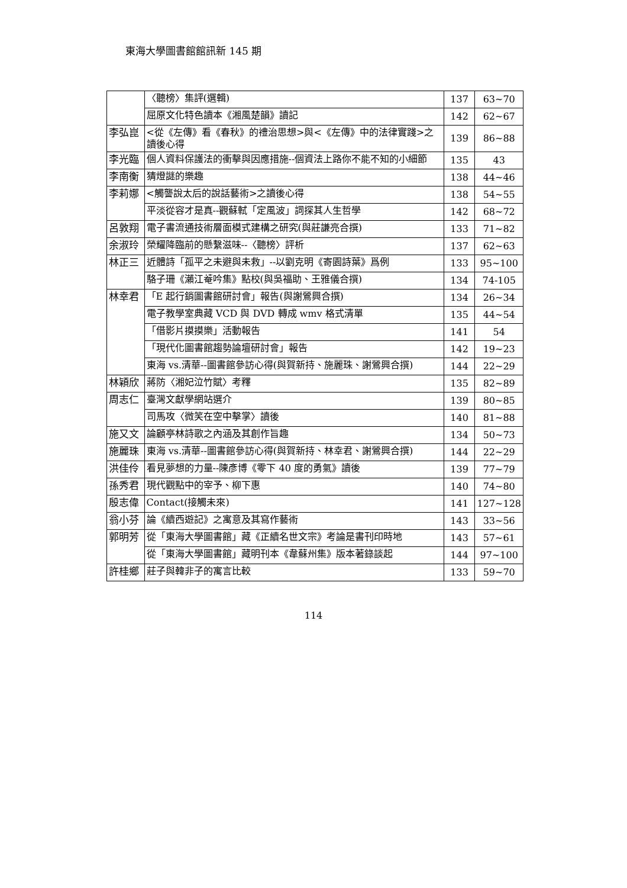東海大學圖書館館訊新 145 期
| | 〈聽榜〉集評(選輯) | 137 | 63~70 |
| | 屈原文化特色讀本《湘風楚韻》讀記 | 142 | 62~67 |
| 李弘崑 | <從《左傳》看《春秋》的禮治思想>與<《左傳》中的法律實踐>之讀後心得 | 139 | 86~88 |
| 李光臨 | 個人資料保護法的衝擊與因應措施--個資法上路你不能不知的小細節 | 135 | 43 |
| 李南衡 | 猜燈謎的樂趣 | 138 | 44~46 |
| 李莉娜 | <觸讋說太后的說話藝術>之讀後心得 | 138 | 54~55 |
| | 平淡從容才是真--觀蘇軾「定風波」詞探其人生哲學 | 142 | 68~72 |
| 呂敦翔 | 電子書流通技術層面模式建構之研究(與莊謙亮合撰) | 133 | 71~82 |
| 余淑玲 | 榮耀降臨前的懸繫滋味--〈聽榜〉評析 | 137 | 62~63 |
| 林正三 | 近體詩「孤平之未避與未救」--以劉克明《寄園詩葉》爲例 | 133 | 95~100 |
| | 駱子珊《瀨江菴吟集》點校(與吳福助、王雅儀合撰) | 134 | 74-105 |
| 林幸君 | 「E 起行銷圖書館研討會」報告(與謝鶯興合撰) | 134 | 26~34 |
| | 電子教學室典藏 VCD 與 DVD 轉成 wmv 格式清單 | 135 | 44~54 |
| | 「借影片摸摸樂」活動報告 | 141 | 54 |
| | 「現代化圖書館趨勢論壇研討會」報告 | 142 | 19~23 |
| | 東海 vs.清華--圖書館參訪心得(與賀新持、施麗珠、謝鶯興合撰) | 144 | 22~29 |
| 林穎欣 | 蔣防〈湘妃泣竹賦〉考釋 | 135 | 82~89 |
| 周志仁 | 臺灣文獻學網站選介 | 139 | 80~85 |
| | 司馬攻〈微笑在空中擊掌〉讀後 | 140 | 81~88 |
| 施又文 | 論顧亭林詩歌之內涵及其創作旨趣 | 134 | 50~73 |
| 施麗珠 | 東海 vs.清華--圖書館參訪心得(與賀新持、林幸君、謝鶯興合撰) | 144 | 22~29 |
| 洪佳伶 | 看見夢想的力量--陳彥博《零下 40 度的勇氣》讀後 | 139 | 77~79 |
| 孫秀君 | 現代觀點中的宰予、柳下惠 | 140 | 74~80 |
| 殷志偉 | Contact(接觸未來) | 141 | 127~128 |
| 翁小芬 | 論《續西遊記》之寓意及其寫作藝術 | 143 | 33~56 |
| 郭明芳 | 從「東海大學圖書館」藏《正續名世文宗》考論是書刊印時地 | 143 | 57~61 |
| | 從「東海大學圖書館」藏明刊本《韋蘇州集》版本著錄談起 | 144 | 97~100 |
| 許桂鄉 | 莊子與韓非子的寓言比較 | 133 | 59~70 |
114